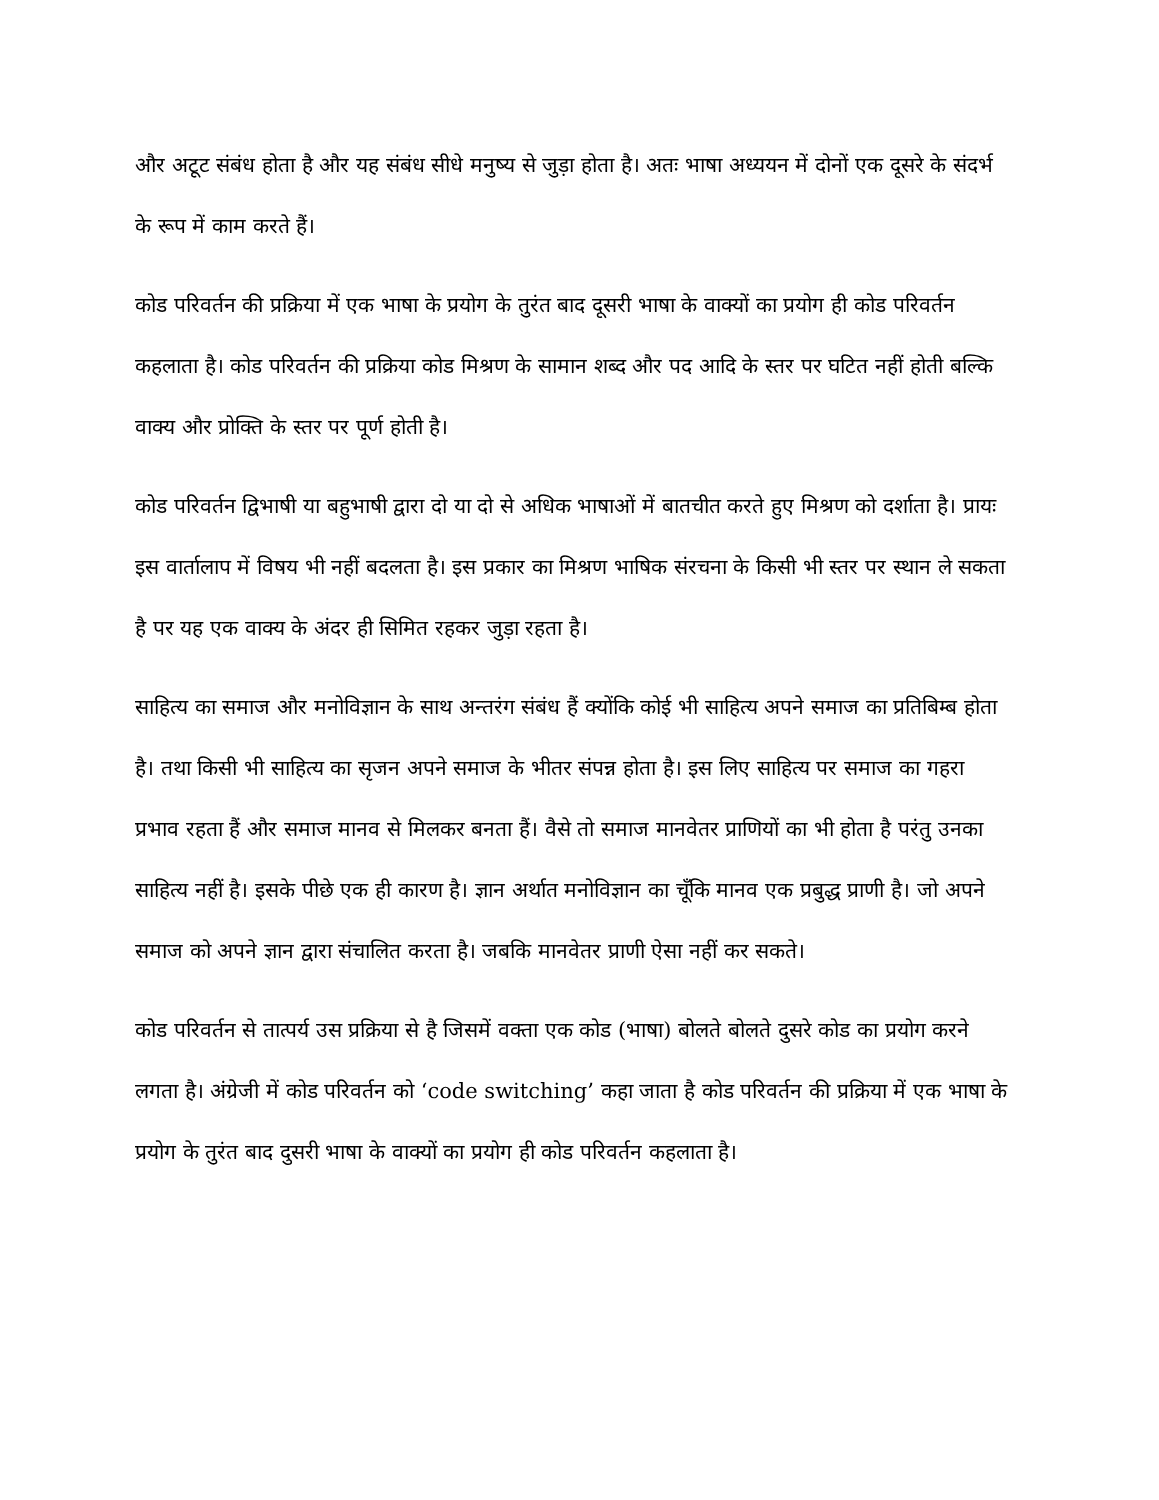और अटूट संबंध होता है और यह संबंध सीधे मनुष्य से जुड़ा होता है। अतः भाषा अध्ययन में दोनों एक दूसरे के संदर्भ के रूप में काम करते हैं।
कोड परिवर्तन की प्रक्रिया में एक भाषा के प्रयोग के तुरंत बाद दूसरी भाषा के वाक्यों का प्रयोग ही कोड परिवर्तन कहलाता है। कोड परिवर्तन की प्रक्रिया कोड मिश्रण के सामान शब्द और पद आदि के स्तर पर घटित नहीं होती बल्कि वाक्य और प्रोक्ति के स्तर पर पूर्ण होती है।
कोड परिवर्तन द्विभाषी या बहुभाषी द्वारा दो या दो से अधिक भाषाओं में बातचीत करते हुए मिश्रण को दर्शाता है। प्रायः इस वार्तालाप में विषय भी नहीं बदलता है। इस प्रकार का मिश्रण भाषिक संरचना के किसी भी स्तर पर स्थान ले सकता है पर यह एक वाक्य के अंदर ही सिमित रहकर जुड़ा रहता है।
साहित्य का समाज और मनोविज्ञान के साथ अन्तरंग संबंध हैं क्योंकि कोई भी साहित्य अपने समाज का प्रतिबिम्ब होता है। तथा किसी भी साहित्य का सृजन अपने समाज के भीतर संपन्न होता है। इस लिए साहित्य पर समाज का गहरा प्रभाव रहता हैं और समाज मानव से मिलकर बनता हैं। वैसे तो समाज मानवेतर प्राणियों का भी होता है परंतु उनका साहित्य नहीं है। इसके पीछे एक ही कारण है। ज्ञान अर्थात मनोविज्ञान का चूँकि मानव एक प्रबुद्ध प्राणी है। जो अपने समाज को अपने ज्ञान द्वारा संचालित करता है। जबकि मानवेतर प्राणी ऐसा नहीं कर सकते।
कोड परिवर्तन से तात्पर्य उस प्रक्रिया से है जिसमें वक्ता एक कोड (भाषा) बोलते बोलते दुसरे कोड का प्रयोग करने लगता है। अंग्रेजी में कोड परिवर्तन को ‘code switching’ कहा जाता है कोड परिवर्तन की प्रक्रिया में एक भाषा के प्रयोग के तुरंत बाद दुसरी भाषा के वाक्यों का प्रयोग ही कोड परिवर्तन कहलाता है।